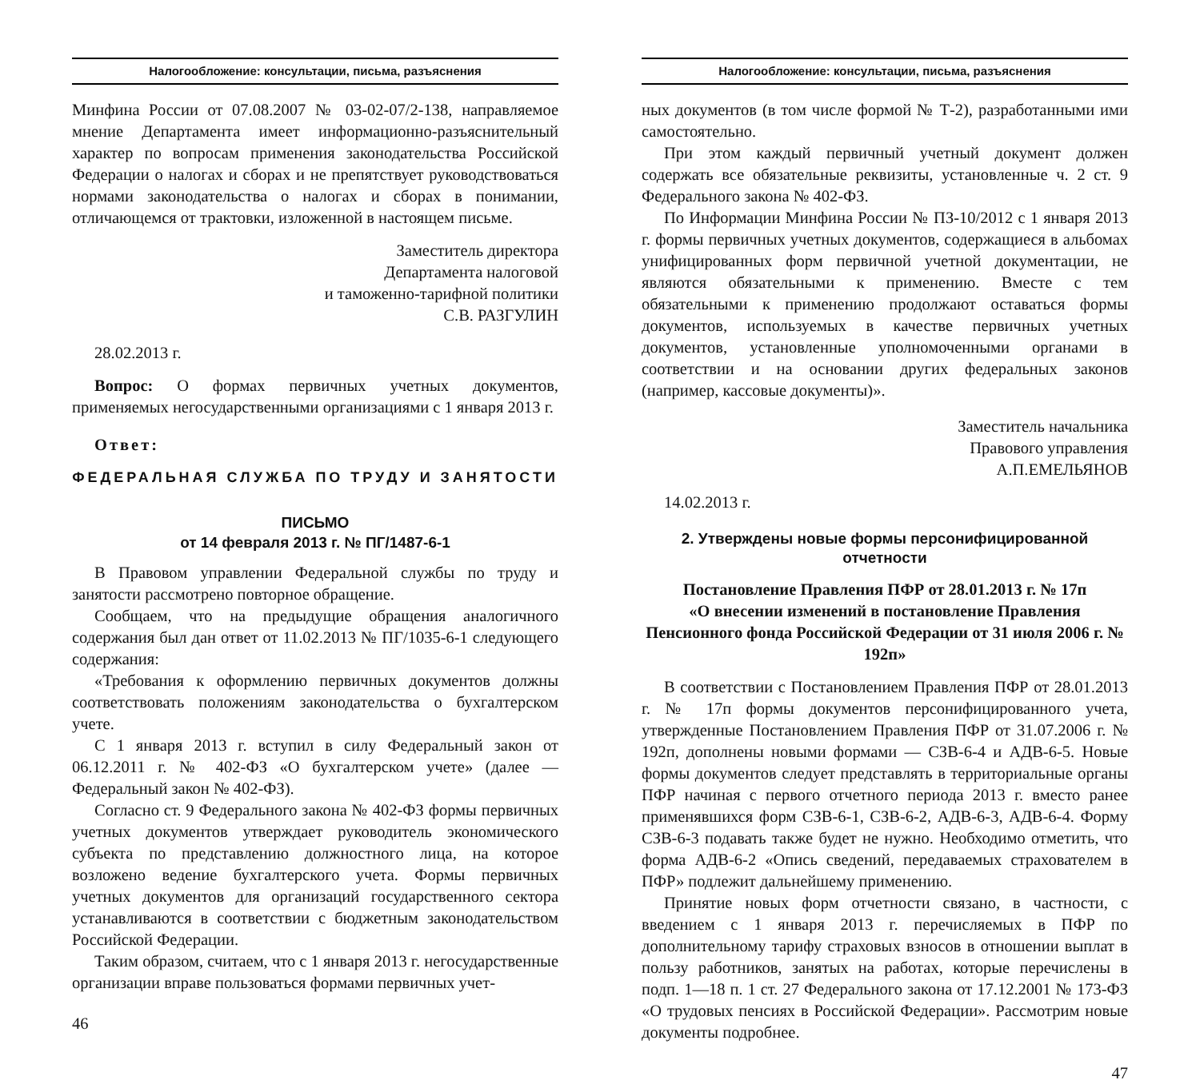Налогообложение: консультации, письма, разъяснения
Минфина России от 07.08.2007 № 03-02-07/2-138, направляемое мнение Департамента имеет информационно-разъяснительный характер по вопросам применения законодательства Российской Федерации о налогах и сборах и не препятствует руководствоваться нормами законодательства о налогах и сборах в понимании, отличающемся от трактовки, изложенной в настоящем письме.
Заместитель директора
Департамента налоговой
и таможенно-тарифной политики
С.В. РАЗГУЛИН
28.02.2013 г.
Вопрос: О формах первичных учетных документов, применяемых негосударственными организациями с 1 января 2013 г.
Ответ:
ФЕДЕРАЛЬНАЯ СЛУЖБА ПО ТРУДУ И ЗАНЯТОСТИ
ПИСЬМО
от 14 февраля 2013 г. № ПГ/1487-6-1
В Правовом управлении Федеральной службы по труду и занятости рассмотрено повторное обращение.
Сообщаем, что на предыдущие обращения аналогичного содержания был дан ответ от 11.02.2013 № ПГ/1035-6-1 следующего содержания:
«Требования к оформлению первичных документов должны соответствовать положениям законодательства о бухгалтерском учете.
С 1 января 2013 г. вступил в силу Федеральный закон от 06.12.2011 г. № 402-ФЗ «О бухгалтерском учете» (далее — Федеральный закон № 402-ФЗ).
Согласно ст. 9 Федерального закона № 402-ФЗ формы первичных учетных документов утверждает руководитель экономического субъекта по представлению должностного лица, на которое возложено ведение бухгалтерского учета. Формы первичных учетных документов для организаций государственного сектора устанавливаются в соответствии с бюджетным законодательством Российской Федерации.
Таким образом, считаем, что с 1 января 2013 г. негосударственные организации вправе пользоваться формами первичных учет-
46
Налогообложение: консультации, письма, разъяснения
ных документов (в том числе формой № Т-2), разработанными ими самостоятельно.
При этом каждый первичный учетный документ должен содержать все обязательные реквизиты, установленные ч. 2 ст. 9 Федерального закона № 402-ФЗ.
По Информации Минфина России № ПЗ-10/2012 с 1 января 2013 г. формы первичных учетных документов, содержащиеся в альбомах унифицированных форм первичной учетной документации, не являются обязательными к применению. Вместе с тем обязательными к применению продолжают оставаться формы документов, используемых в качестве первичных учетных документов, установленные уполномоченными органами в соответствии и на основании других федеральных законов (например, кассовые документы)».
Заместитель начальника
Правового управления
А.П.ЕМЕЛЬЯНОВ
14.02.2013 г.
2. Утверждены новые формы персонифицированной отчетности
Постановление Правления ПФР от 28.01.2013 г. № 17п
«О внесении изменений в постановление Правления Пенсионного фонда Российской Федерации от 31 июля 2006 г. № 192п»
В соответствии с Постановлением Правления ПФР от 28.01.2013 г. № 17п формы документов персонифицированного учета, утвержденные Постановлением Правления ПФР от 31.07.2006 г. № 192п, дополнены новыми формами — СЗВ-6-4 и АДВ-6-5. Новые формы документов следует представлять в территориальные органы ПФР начиная с первого отчетного периода 2013 г. вместо ранее применявшихся форм СЗВ-6-1, СЗВ-6-2, АДВ-6-3, АДВ-6-4. Форму СЗВ-6-3 подавать также будет не нужно. Необходимо отметить, что форма АДВ-6-2 «Опись сведений, передаваемых страхователем в ПФР» подлежит дальнейшему применению.
Принятие новых форм отчетности связано, в частности, с введением с 1 января 2013 г. перечисляемых в ПФР по дополнительному тарифу страховых взносов в отношении выплат в пользу работников, занятых на работах, которые перечислены в подп. 1—18 п. 1 ст. 27 Федерального закона от 17.12.2001 № 173-ФЗ «О трудовых пенсиях в Российской Федерации». Рассмотрим новые документы подробнее.
47